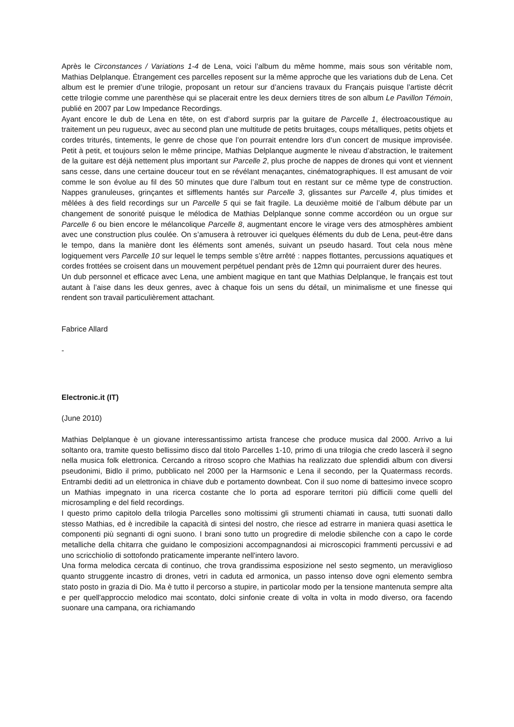Après le Circonstances / Variations 1-4 de Lena, voici l’album du même homme, mais sous son véritable nom, Mathias Delplanque. Étrangement ces parcelles reposent sur la même approche que les variations dub de Lena. Cet album est le premier d’une trilogie, proposant un retour sur d’anciens travaux du Français puisque l’artiste décrit cette trilogie comme une parenthèse qui se placerait entre les deux derniers titres de son album Le Pavillon Témoin, publié en 2007 par Low Impedance Recordings.
Ayant encore le dub de Lena en tête, on est d’abord surpris par la guitare de Parcelle 1, électroacoustique au traitement un peu rugueux, avec au second plan une multitude de petits bruitages, coups métalliques, petits objets et cordes triturés, tintements, le genre de chose que l’on pourrait entendre lors d’un concert de musique improvisée. Petit à petit, et toujours selon le même principe, Mathias Delplanque augmente le niveau d’abstraction, le traitement de la guitare est déjà nettement plus important sur Parcelle 2, plus proche de nappes de drones qui vont et viennent sans cesse, dans une certaine douceur tout en se révélant menaçantes, cinématographiques. Il est amusant de voir comme le son évolue au fil des 50 minutes que dure l’album tout en restant sur ce même type de construction. Nappes granuleuses, grinçantes et sifflements hantés sur Parcelle 3, glissantes sur Parcelle 4, plus timides et mêlées à des field recordings sur un Parcelle 5 qui se fait fragile. La deuxième moitié de l’album débute par un changement de sonorité puisque le mélodica de Mathias Delplanque sonne comme accordéon ou un orgue sur Parcelle 6 ou bien encore le mélancolique Parcelle 8, augmentant encore le virage vers des atmosphères ambient avec une construction plus coulée. On s’amusera à retrouver ici quelques éléments du dub de Lena, peut-être dans le tempo, dans la manière dont les éléments sont amenés, suivant un pseudo hasard. Tout cela nous mène logiquement vers Parcelle 10 sur lequel le temps semble s’être arrêté : nappes flottantes, percussions aquatiques et cordes frottées se croisent dans un mouvement perpétuel pendant près de 12mn qui pourraient durer des heures.
Un dub personnel et efficace avec Lena, une ambient magique en tant que Mathias Delplanque, le français est tout autant à l’aise dans les deux genres, avec à chaque fois un sens du détail, un minimalisme et une finesse qui rendent son travail particulièrement attachant.
Fabrice Allard
-
Electronic.it (IT)
(June 2010)
Mathias Delplanque è un giovane interessantissimo artista francese che produce musica dal 2000. Arrivo a lui soltanto ora, tramite questo bellissimo disco dal titolo Parcelles 1-10, primo di una trilogia che credo lascerà il segno nella musica folk elettronica. Cercando a ritroso scopro che Mathias ha realizzato due splendidi album con diversi pseudonimi, Bidlo il primo, pubblicato nel 2000 per la Harmsonic e Lena il secondo, per la Quatermass records. Entrambi dediti ad un elettronica in chiave dub e portamento downbeat. Con il suo nome di battesimo invece scopro un Mathias impegnato in una ricerca costante che lo porta ad esporare territori più difficili come quelli del microsampling e del field recordings.
I questo primo capitolo della trilogia Parcelles sono moltissimi gli strumenti chiamati in causa, tutti suonati dallo stesso Mathias, ed è incredibile la capacità di sintesi del nostro, che riesce ad estrarre in maniera quasi asettica le componenti più segnanti di ogni suono. I brani sono tutto un progredire di melodie sbilenche con a capo le corde metalliche della chitarra che guidano le composizioni accompagnandosi ai microscopici frammenti percussivi e ad uno scricchiolio di sottofondo praticamente imperante nell'intero lavoro.
Una forma melodica cercata di continuo, che trova grandissima esposizione nel sesto segmento, un meraviglioso quanto struggente incastro di drones, vetri in caduta ed armonica, un passo intenso dove ogni elemento sembra stato posto in grazia di Dio. Ma è tutto il percorso a stupire, in particolar modo per la tensione mantenuta sempre alta e per quell'approccio melodico mai scontato, dolci sinfonie create di volta in volta in modo diverso, ora facendo suonare una campana, ora richiamando